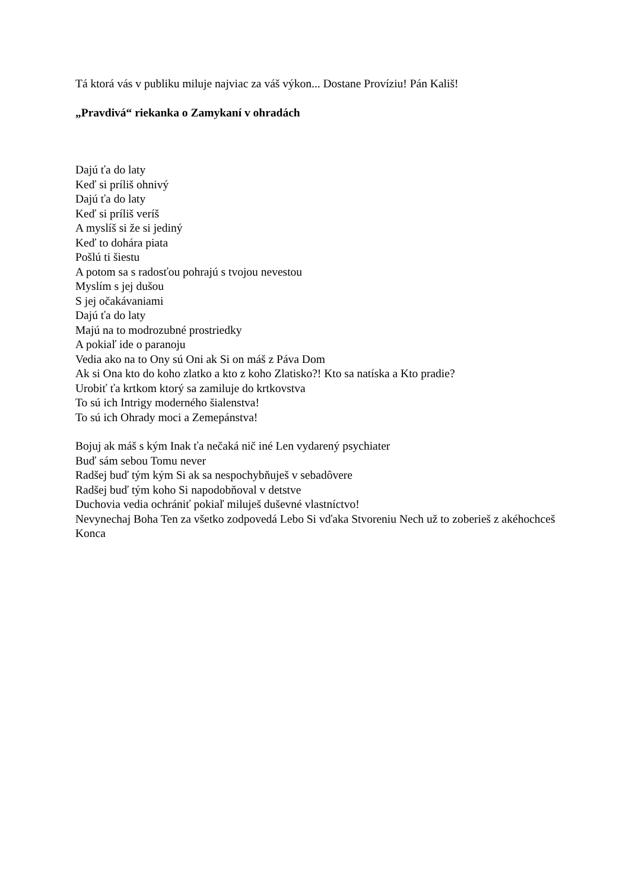Tá ktorá vás v publiku miluje najviac za váš výkon... Dostane Províziu! Pán Kališ!
„Pravdivá“ riekanka o Zamykaní v ohradách
Dajú ťa do laty
Keď si príliš ohnivý
Dajú ťa do laty
Keď si príliš veríš
A myslíš si že si jediný
Keď to dohára piata
Pošlú ti šiestu
A potom sa s radosťou pohrajú s tvojou nevestou
Myslím s jej dušou
S jej očakávaniami
Dajú ťa do laty
Majú na to modrozubné prostriedky
A pokiaľ ide o paranoju
Vedia ako na to Ony sú Oni ak Si on máš z Páva Dom
Ak si Ona kto do koho zlatko a kto z koho Zlatisko?! Kto sa natíska a Kto pradie?
Urobiť ťa krtkom ktorý sa zamiluje do krtkovstva
To sú ich Intrigy moderného šialenstva!
To sú ich Ohrady moci a Zemepánstva!
Bojuj ak máš s kým Inak ťa nečaká nič iné Len vydarený psychiater
Buď sám sebou Tomu never
Radšej buď tým kým Si ak sa nespochybňuješ v sebadôvere
Radšej buď tým koho Si napodobňoval v detstve
Duchovia vedia ochrániť pokiaľ miluješ duševné vlastníctvo!
Nevynechaj Boha Ten za všetko zodpovedá Lebo Si vďaka Stvoreniu Nech už to zoberieš z akéhochceš Konca